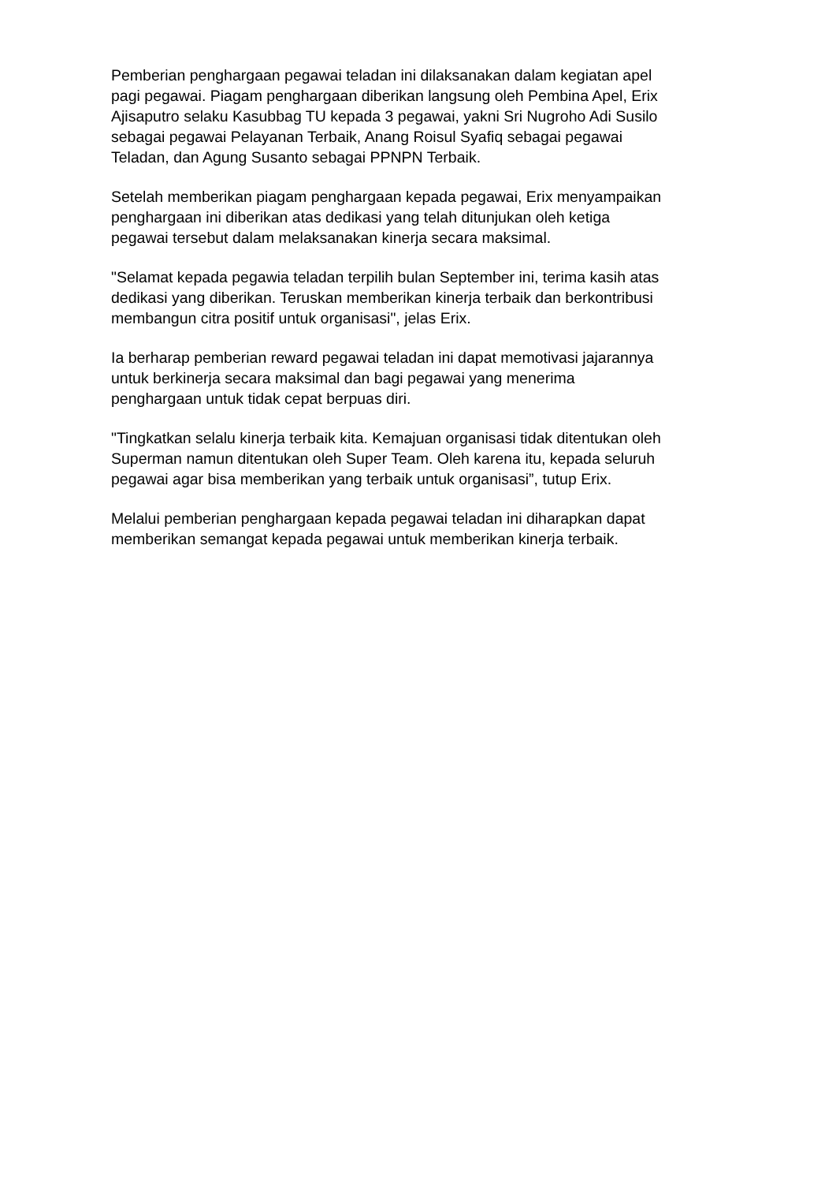Pemberian penghargaan pegawai teladan ini dilaksanakan dalam kegiatan apel
pagi pegawai. Piagam penghargaan diberikan langsung oleh Pembina Apel, Erix
Ajisaputro selaku Kasubbag TU kepada 3 pegawai, yakni Sri Nugroho Adi Susilo
sebagai pegawai Pelayanan Terbaik, Anang Roisul Syafiq sebagai pegawai
Teladan, dan Agung Susanto sebagai PPNPN Terbaik.
Setelah memberikan piagam penghargaan kepada pegawai, Erix menyampaikan
penghargaan ini diberikan atas dedikasi yang telah ditunjukan oleh ketiga
pegawai tersebut dalam melaksanakan kinerja secara maksimal.
"Selamat kepada pegawia teladan terpilih bulan September ini, terima kasih atas
dedikasi yang diberikan. Teruskan memberikan kinerja terbaik dan berkontribusi
membangun citra positif untuk organisasi", jelas Erix.
Ia berharap pemberian reward pegawai teladan ini dapat memotivasi jajarannya
untuk berkinerja secara maksimal dan bagi pegawai yang menerima
penghargaan untuk tidak cepat berpuas diri.
"Tingkatkan selalu kinerja terbaik kita. Kemajuan organisasi tidak ditentukan oleh
Superman namun ditentukan oleh Super Team. Oleh karena itu, kepada seluruh
pegawai agar bisa memberikan yang terbaik untuk organisasi”, tutup Erix.
Melalui pemberian penghargaan kepada pegawai teladan ini diharapkan dapat
memberikan semangat kepada pegawai untuk memberikan kinerja terbaik.